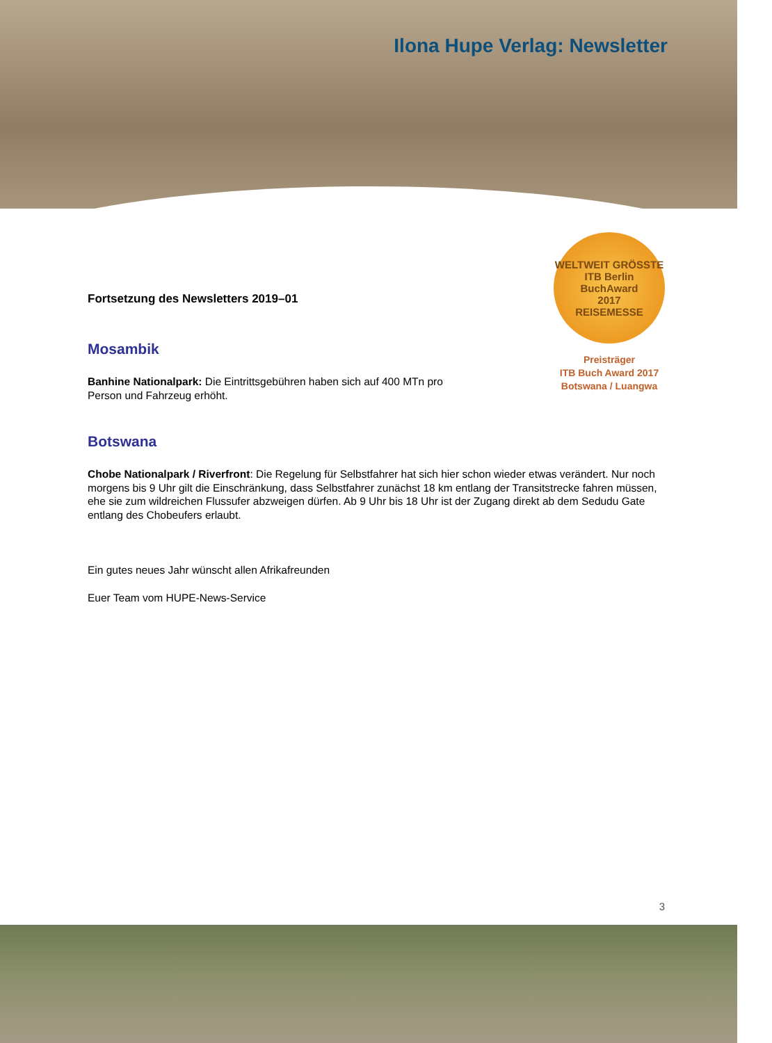Ilona Hupe Verlag: Newsletter
WELTWEIT GRÖSSTE
ITB Berlin
BuchAward
2017
REISEMESSE
Preisträger
ITB Buch Award 2017
Botswana / Luangwa
Fortsetzung des Newsletters 2019–01
Mosambik
Banhine Nationalpark: Die Eintrittsgebühren haben sich auf 400 MTn pro Person und Fahrzeug erhöht.
Botswana
Chobe Nationalpark / Riverfront: Die Regelung für Selbstfahrer hat sich hier schon wieder etwas verändert. Nur noch morgens bis 9 Uhr gilt die Einschränkung, dass Selbstfahrer zunächst 18 km entlang der Transitstrecke fahren müssen, ehe sie zum wildreichen Flussufer abzweigen dürfen. Ab 9 Uhr bis 18 Uhr ist der Zugang direkt ab dem Sedudu Gate entlang des Chobeufers erlaubt.
Ein gutes neues Jahr wünscht allen Afrikafreunden
Euer Team vom HUPE-News-Service
3